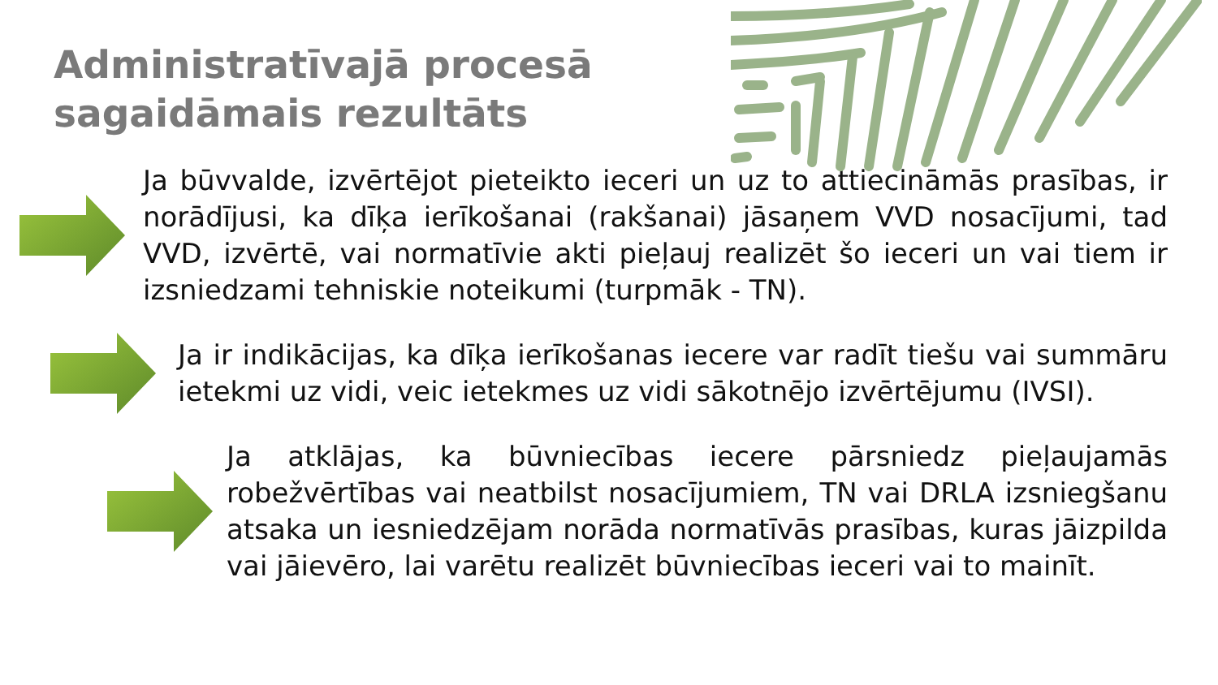Administratīvajā procesā
sagaidāmais rezultāts
Ja būvvalde, izvērtējot pieteikto ieceri un uz to attiecināmās prasības, ir norādījusi, ka dīķa ierīkošanai (rakšanai) jāsaņem VVD nosacījumi, tad VVD, izvērtē, vai normatīvie akti pieļauj realizēt šo ieceri un vai tiem ir izsniedzami tehniskie noteikumi (turpmāk - TN).
Ja ir indikācijas, ka dīķa ierīkošanas iecere var radīt tiešu vai summāru ietekmi uz vidi, veic ietekmes uz vidi sākotnējo izvērtējumu (IVSI).
Ja atklājas, ka būvniecības iecere pārsniedz pieļaujamās robežvērtības vai neatbilst nosacījumiem, TN vai DRLA izsniegšanu atsaka un iesniedzējam norāda normatīvās prasības, kuras jāizpilda vai jāievēro, lai varētu realizēt būvniecības ieceri vai to mainīt.